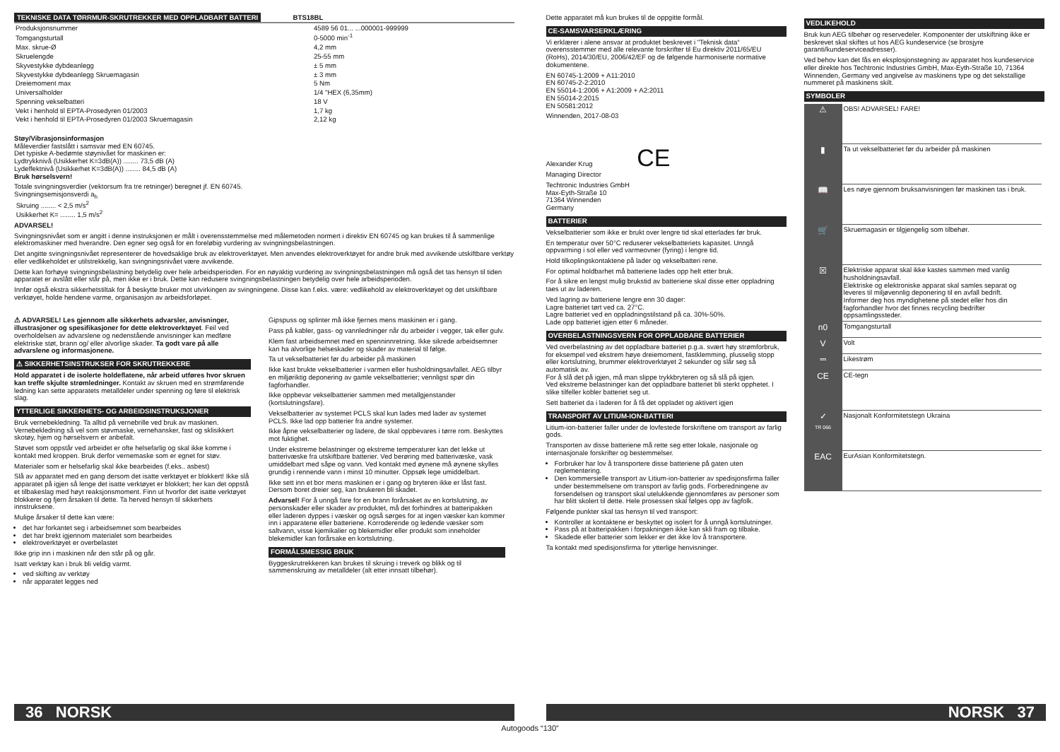TEKNISKE DATA TØRRMUR-SKRUTREKKER MED OPPLADBART BATTERI BTS18BL
| Produksjonsnummer | 4589 56 01... ...000001-999999 |
| Tomgangsturtall | 0-5000 min<sup>-1</sup> |
| Max. skrue-Ø | 4,2 mm |
| Skruelengde | 25-55 mm |
| Skyvestykke dybdeanlegg | ± 5 mm |
| Skyvestykke dybdeanlegg Skruemagasin | ± 3 mm |
| Dreiemoment max | 5 Nm |
| Universalholder | 1/4 "HEX (6,35mm) |
| Spenning vekselbatteri | 18 V |
| Vekt i henhold til EPTA-Prosedyren 01/2003 | 1,7 kg |
| Vekt i henhold til EPTA-Prosedyren 01/2003 Skruemagasin | 2,12 kg |
Støy/Vibrasjonsinformasjon
Måleverdier fastslått i samsvar med EN 60745.
Det typiske A-bedømte støynivået for maskinen er:
Lydtrykknivå (Usikkerhet K=3dB(A)) ........ 73,5 dB (A)
Lydeffektnivå (Usikkerhet K=3dB(A)) ........ 84,5 dB (A)
Bruk hørselsvern!
Totale svingningsverdier (vektorsum fra tre retninger) beregnet jf. EN 60745.
Svingningsemisjonsverdi a<sub>h</sub>
Skruing ........ < 2,5 m/s<sup>2</sup>
Usikkerhet K= ........ 1,5 m/s<sup>2</sup>
ADVARSEL!
Svingningsnivået som er angitt i denne instruksjonen er målt i overensstemmelse med målemetoden normert i direktiv EN 60745 og kan brukes til å sammenlige elektromaskiner med hverandre. Den egner seg også for en foreløbig vurdering av svingningsbelastningen.
Det angitte svingningsnivået representerer de hovedsaklige bruk av elektroverktøyet. Men anvendes elektroverktøyet for andre bruk med avvikende utskiftbare verktøy eller vedlikeholdet er utilstrekkelig, kan svingningsnivået være avvikende.
Dette kan forhøye svingningsbelastning betydelig over hele arbeidsperioden. For en nøyaktig vurdering av svingningsbelastningen må også det tas hensyn til tiden apparatet er avslått eller står på, men ikke er i bruk. Dette kan redusere svingningsbelastningen betydelig over hele arbeidsperioden.
Innfør også ekstra sikkerhetstiltak for å beskytte bruker mot utvirkingen av svingningene. Disse kan f.eks. være: vedlikehold av elektroverktøyet og det utskiftbare verktøyet, holde hendene varme, organisasjon av arbeidsforløpet.
⚠ ADVARSEL! Les gjennom alle sikkerhets advarsler, anvisninger, illustrasjoner og spesifikasjoner for dette elektroverktøyet. Feil ved overholdelsen av advarslene og nedenstående anvisninger kan medføre elektriske støt, brann og/ eller alvorlige skader. Ta godt vare på alle advarslene og informasjonene.
⚠ SIKKERHETSINSTRUKSER FOR SKRUTREKKERE
Hold apparatet i de isolerte holdeflatene, når arbeid utføres hvor skruen kan treffe skjulte strømledninger. Kontakt av skruen med en strømførende ledning kan sette apparatets metalldeler under spenning og føre til elektrisk slag.
YTTERLIGE SIKKERHETS- OG ARBEIDSINSTRUKSJONER
Bruk vernebekledning. Ta alltid på vernebrille ved bruk av maskinen. Vernebekledning så vel som støvmaske, vernehansker, fast og sklisikkert skotøy, hjem og hørselsvern er anbefalt.
Støvet som oppstår ved arbeidet er ofte helsefarlig og skal ikke komme i kontakt med kroppen. Bruk derfor vernemaske som er egnet for støv.
Materialer som er helsefarlig skal ikke bearbeides (f.eks.. asbest)
Slå av apparatet med en gang dersom det isatte verktøyet er blokkert! Ikke slå apparatet på igjen så lenge det isatte verktøyet er blokkert; her kan det oppstå et tilbakeslag med høyt reaksjonsmoment. Finn ut hvorfor det isatte verktøyet blokkerer og fjern årsaken til dette. Ta herved hensyn til sikkerhets innstruksene.
Mulige årsaker til dette kan være:
det har forkantet seg i arbeidsemnet som bearbeides
det har brekt igjennom materialet som bearbeides
elektroverktøyet er overbelastet
Ikke grip inn i maskinen når den står på og går.
Isatt verktøy kan i bruk bli veldig varmt.
ved skifting av verktøy
når apparatet legges ned
Gipspuss og splinter må ikke fjernes mens maskinen er i gang.
Pass på kabler, gass- og vannledninger når du arbeider i vegger, tak eller gulv.
Klem fast arbeidsemnet med en spenninnretning. Ikke sikrede arbeidsemner kan ha alvorlige helseskader og skader av material til følge.
Ta ut vekselbatteriet før du arbeider på maskinen
Ikke kast brukte vekselbatterier i varmen eller husholdningsavfallet. AEG tilbyr en miljøriktig deponering av gamle vekselbatterier; vennligst spør din fagforhandler.
Ikke oppbevar vekselbatterier sammen med metallgjenstander (kortslutningsfare).
Vekselbatterier av systemet PCLS skal kun lades med lader av systemet PCLS. Ikke lad opp batterier fra andre systemer.
Ikke åpne vekselbatterier og ladere, de skal oppbevares i tørre rom. Beskyttes mot fuktighet.
Under ekstreme belastninger og ekstreme temperaturer kan det lekke ut batterivæske fra utskiftbare batterier. Ved berøring med batterivæske, vask umiddelbart med såpe og vann. Ved kontakt med øynene må øynene skylles grundig i rennende vann i minst 10 minutter. Oppsøk lege umiddelbart.
Ikke sett inn et bor mens maskinen er i gang og bryteren ikke er låst fast. Dersom boret dreier seg, kan brukeren bli skadet.
Advarsel! For å unngå fare for en brann forårsaket av en kortslutning, av personskader eller skader av produktet, må det forhindres at batteripakken eller laderen dyppes i væsker og også sørges for at ingen væsker kan kommer inn i apparatene eller batteriene. Korroderende og ledende væsker som saltvann, visse kjemikalier og blekemidler eller produkt som inneholder blekemidler kan forårsake en kortslutning.
FORMÅLSMESSIG BRUK
Byggeskrutrekkeren kan brukes til skruing i treverk og blikk og til sammenskruing av metalldeler (alt etter innsatt tilbehør).
36 NORSK
Dette apparatet må kun brukes til de oppgitte formål.
CE-SAMSVARSERKLÆRING
Vi erklærer i alene ansvar at produktet beskrevet i "Teknisk data“ overensstemmer med alle relevante forskrifter til Eu direktiv 2011/65/EU (RoHs), 2014/30/EU, 2006/42/EF og de følgende harmoniserte normative dokumentene.
EN 60745-1:2009 + A11:2010
EN 60745-2-2:2010
EN 55014-1:2006 + A1:2009 + A2:2011
EN 55014-2:2015
EN 50581:2012
Winnenden, 2017-08-03
Alexander Krug CE
Managing Director
Techtronic Industries GmbH
Max-Eyth-Straße 10
71364 Winnenden
Germany
BATTERIER
Vekselbatterier som ikke er brukt over lengre tid skal etterlades før bruk.
En temperatur over 50°C reduserer vekselbatteriets kapasitet. Unngå oppvarming i sol eller ved varmeovner (fyring) i lengre tid.
Hold tilkoplingskontaktene på lader og vekselbatteri rene.
For optimal holdbarhet må batteriene lades opp helt etter bruk.
For å sikre en lengst mulig brukstid av batteriene skal disse etter oppladning taes ut av laderen.
Ved lagring av batteriene lengre enn 30 dager:
Lagre batteriet tørt ved ca. 27°C.
Lagre batteriet ved en oppladningstilstand på ca. 30%-50%.
Lade opp batteriet igjen etter 6 måneder.
OVERBELASTNINGSVERN FOR OPPLADBARE BATTERIER
Ved overbelastning av det oppladbare batteriet p.g.a. svært høy strømforbruk, for eksempel ved ekstrem høye dreiemoment, fastklemming, plusselig stopp eller kortslutning, brummer elektroverktøyet 2 sekunder og slår seg så automatisk av.
For å slå det på igjen, må man slippe trykkbryteren og så slå på igjen.
Ved ekstreme belastninger kan det oppladbare batteriet bli sterkt opphetet. I slike tilfeller kobler batteriet seg ut.
Sett batteriet da i laderen for å få det oppladet og aktivert igjen
TRANSPORT AV LITIUM-ION-BATTERI
Litium-ion-batterier faller under de lovfestede forskriftene om transport av farlig gods.
Transporten av disse batteriene må rette seg etter lokale, nasjonale og internasjonale forskrifter og bestemmelser.
Forbruker har lov å transportere disse batteriene på gaten uten reglementering.
Den kommersielle transport av Litium-ion-batterier av spedisjonsfirma faller under bestemmelsene om transport av farlig gods. Forberedningene av forsendelsen og transport skal utelukkende gjennomføres av personer som har blitt skolert til dette. Hele prosessen skal følges opp av fagfolk.
Følgende punkter skal tas hensyn til ved transport:
Kontroller at kontaktene er beskyttet og isolert for å unngå kortslutninger.
Pass på at batteripakken i forpakningen ikke kan skli fram og tilbake.
Skadede eller batterier som lekker er det ikke lov å transportere.
Ta kontakt med spedisjonsfirma for ytterlige henvisninger.
VEDLIKEHOLD
Bruk kun AEG tilbehør og reservedeler. Komponenter der utskiftning ikke er beskrevet skal skiftes ut hos AEG kundeservice (se brosjyre garanti/kundeserviceadresser).
Ved behov kan det fås en eksplosjonstegning av apparatet hos kundeservice eller direkte hos Techtronic Industries GmbH, Max-Eyth-Straße 10, 71364 Winnenden, Germany ved angivelse av maskinens type og det sekstallige nummeret på maskinens skilt.
SYMBOLER
| ⚠ | OBS! ADVARSEL! FARE! |
| ▮ | Ta ut vekselbatteriet før du arbeider på maskinen |
| 📖 | Les nøye gjennom bruksanvisningen før maskinen tas i bruk. |
| 🛒 | Skruemagasin er tilgjengelig som tilbehør. |
| ☒ | Elektriske apparat skal ikke kastes sammen med vanlig husholdningsavfall. Elektriske og elektroniske apparat skal samles separat og leveres til miljøvennlig deponering til en avfall bedrift. Informer deg hos myndighetene på stedet eller hos din fagforhandler hvor det finnes recycling bedrifter oppsamlingssteder. |
| n0 | Tomgangsturtall |
| V | Volt |
| ⎓ | Likestrøm |
| CE | CE-tegn |
| ✓ TR 066 | Nasjonalt Konformitetstegn Ukraina |
| EAC | EurAsian Konformitetstegn. |
NORSK 37
Autogoods “130”